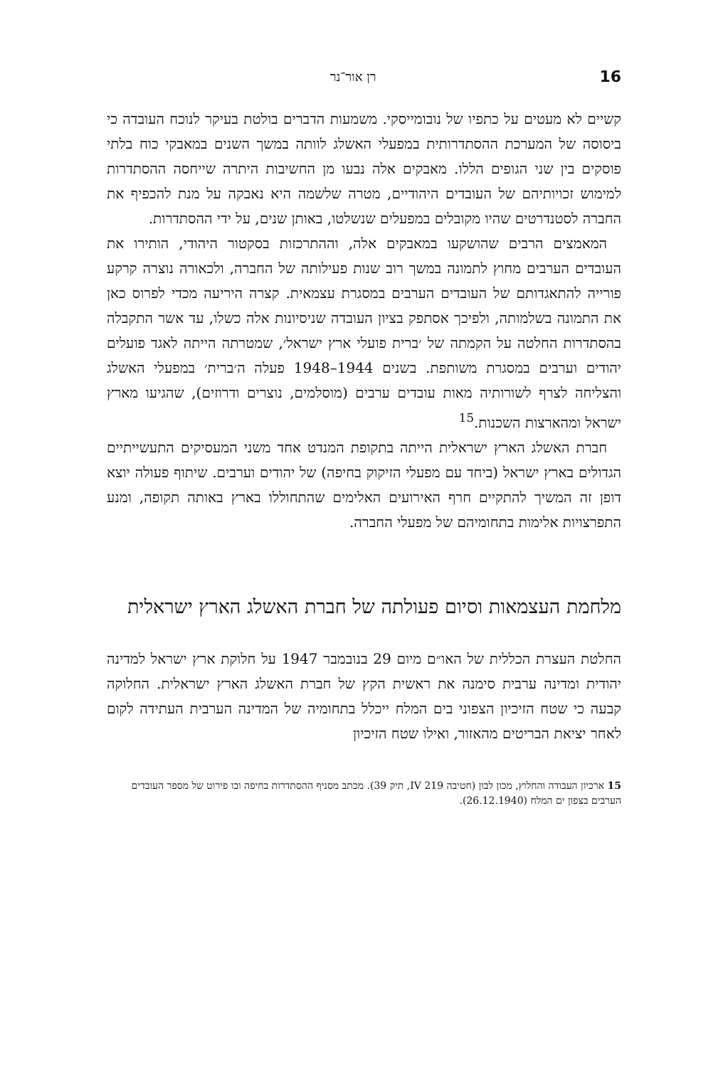16 רן אור־נר
קשיים לא מעטים על כתפיו של נובומייסקי. משמעות הדברים בולטת בעיקר לנוכח העובדה כי ביסוסה של המערכת ההסתדרותית במפעלי האשלג לוותה במשך השנים במאבקי כוח בלתי פוסקים בין שני הגופים הללו. מאבקים אלה נבעו מן החשיבות היתרה שייחסה ההסתדרות למימוש זכויותיהם של העובדים היהודיים, מטרה שלשמה היא נאבקה על מנת להכפיף את החברה לסטנדרטים שהיו מקובלים במפעלים שנשלטו, באותן שנים, על ידי ההסתדרות.
המאמצים הרבים שהושקעו במאבקים אלה, וההתרכזות בסקטור היהודי, הותירו את העובדים הערבים מחוץ לתמונה במשך רוב שנות פעילותה של החברה, ולכאורה נוצרה קרקע פורייה להתאגדותם של העובדים הערבים במסגרת עצמאית. קצרה היריעה מכדי לפרוס כאן את התמונה בשלמותה, ולפיכך אסתפק בציון העובדה שניסיונות אלה כשלו, עד אשר התקבלה בהסתדרות החלטה על הקמתה של ׳ברית פועלי ארץ ישראל׳, שמטרתה הייתה לאגד פועלים יהודים וערבים במסגרת משותפת. בשנים 1944–1948 פעלה ה׳ברית׳ במפעלי האשלג והצליחה לצרף לשורותיה מאות עובדים ערבים (מוסלמים, נוצרים ודרוזים), שהגיעו מארץ ישראל ומהארצות השכנות.<sup>15</sup>
חברת האשלג הארץ ישראלית הייתה בתקופת המנדט אחד משני המעסיקים התעשייתיים הגדולים בארץ ישראל (ביחד עם מפעלי הזיקוק בחיפה) של יהודים וערבים. שיתוף פעולה יוצא דופן זה המשיך להתקיים חרף האירועים האלימים שהתחוללו בארץ באותה תקופה, ומנע התפרצויות אלימות בתחומיהם של מפעלי החברה.
מלחמת העצמאות וסיום פעולתה של חברת האשלג הארץ ישראלית
החלטת העצרת הכללית של האו״ם מיום 29 בנובמבר 1947 על חלוקת ארץ ישראל למדינה יהודית ומדינה ערבית סימנה את ראשית הקץ של חברת האשלג הארץ ישראלית. החלוקה קבעה כי שטח הזיכיון הצפוני בים המלח ייכלל בתחומיה של המדינה הערבית העתידה לקום לאחר יציאת הבריטים מהאזור, ואילו שטח הזיכיון
15 ארכיון העבודה והחלוץ, מכון לבון (חטיבה 219 IV, תיק 39). מכתב מסניף ההסתדרות בחיפה ובו פירוט של מספר העובדים הערבים בצפון ים המלח (26.12.1940).